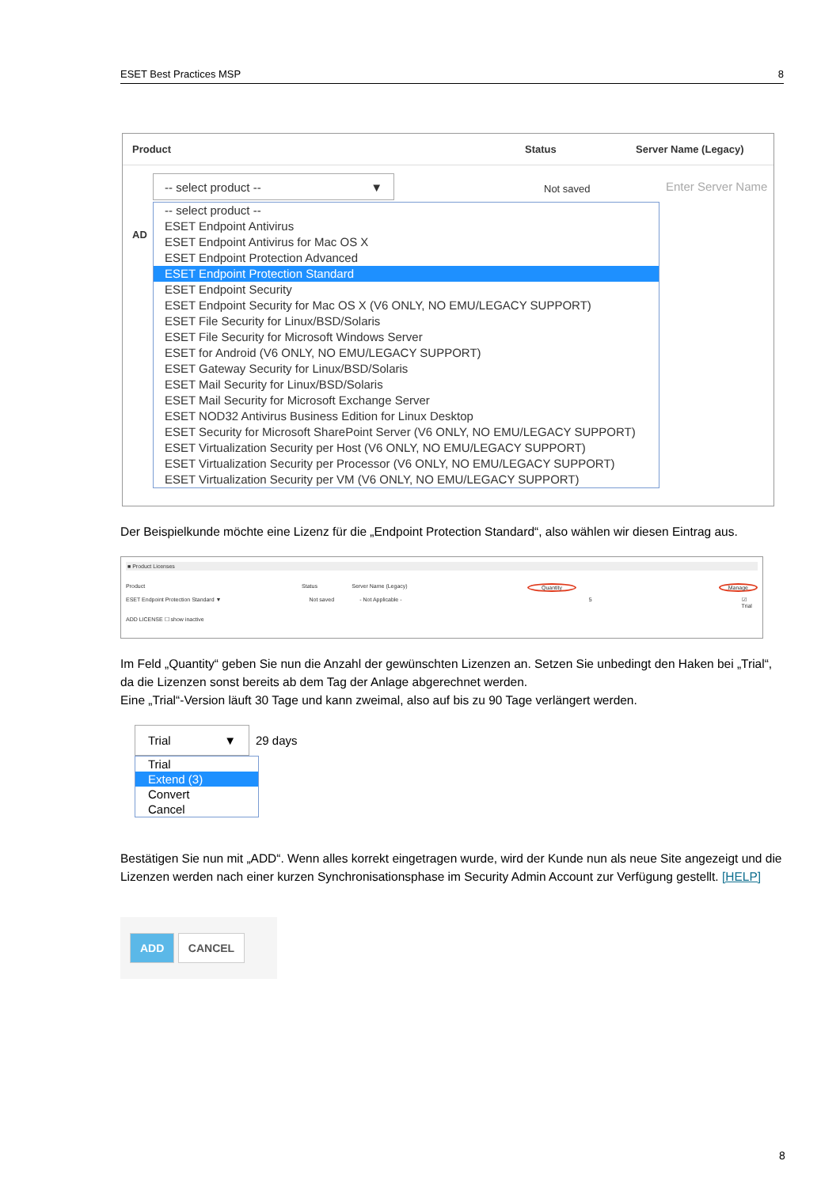ESET Best Practices MSP 8
Product Status Server Name (Legacy)
-- select product -- ▼
Not saved Enter Server Name
AD
-- select product --
ESET Endpoint Antivirus
ESET Endpoint Antivirus for Mac OS X
ESET Endpoint Protection Advanced
ESET Endpoint Protection Standard
ESET Endpoint Security
ESET Endpoint Security for Mac OS X (V6 ONLY, NO EMU/LEGACY SUPPORT)
ESET File Security for Linux/BSD/Solaris
ESET File Security for Microsoft Windows Server
ESET for Android (V6 ONLY, NO EMU/LEGACY SUPPORT)
ESET Gateway Security for Linux/BSD/Solaris
ESET Mail Security for Linux/BSD/Solaris
ESET Mail Security for Microsoft Exchange Server
ESET NOD32 Antivirus Business Edition for Linux Desktop
ESET Security for Microsoft SharePoint Server (V6 ONLY, NO EMU/LEGACY SUPPORT)
ESET Virtualization Security per Host (V6 ONLY, NO EMU/LEGACY SUPPORT)
ESET Virtualization Security per Processor (V6 ONLY, NO EMU/LEGACY SUPPORT)
ESET Virtualization Security per VM (V6 ONLY, NO EMU/LEGACY SUPPORT)
Der Beispielkunde möchte eine Lizenz für die „Endpoint Protection Standard“, also wählen wir diesen Eintrag aus.
■ Product Licenses
Product Status Server Name (Legacy) Quantity Manage
ESET Endpoint Protection Standard ▼ Not saved - Not Applicable - 5 ☑ Trial
ADD LICENSE ☐ show inactive
Im Feld „Quantity“ geben Sie nun die Anzahl der gewünschten Lizenzen an. Setzen Sie unbedingt den Haken bei „Trial“, da die Lizenzen sonst bereits ab dem Tag der Anlage abgerechnet werden.
Eine „Trial“-Version läuft 30 Tage und kann zweimal, also auf bis zu 90 Tage verlängert werden.
Trial ▼ 29 days
Trial
Extend (3)
Convert
Cancel
Bestätigen Sie nun mit „ADD“. Wenn alles korrekt eingetragen wurde, wird der Kunde nun als neue Site angezeigt und die Lizenzen werden nach einer kurzen Synchronisationsphase im Security Admin Account zur Verfügung gestellt. [HELP]
ADD CANCEL
8